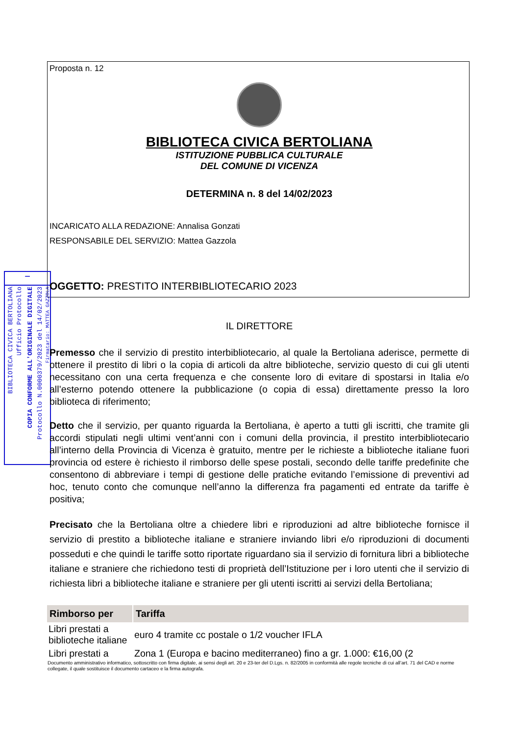—
BIBLIOTECA CIVICA BERTOLIANA
Ufficio Protocollo
COPIA CONFORME ALL'ORIGINALE DIGITALE
Protocollo N.0000379/2023 del 14/02/2023
Firmatario: MATTEA GAZZOLA
Proposta n. 12
BIBLIOTECA CIVICA BERTOLIANA
ISTITUZIONE PUBBLICA CULTURALE
DEL COMUNE DI VICENZA
DETERMINA n. 8 del 14/02/2023
INCARICATO ALLA REDAZIONE: Annalisa Gonzati
RESPONSABILE DEL SERVIZIO: Mattea Gazzola
OGGETTO: PRESTITO INTERBIBLIOTECARIO 2023
IL DIRETTORE
Premesso che il servizio di prestito interbibliotecario, al quale la Bertoliana aderisce, permette di ottenere il prestito di libri o la copia di articoli da altre biblioteche, servizio questo di cui gli utenti necessitano con una certa frequenza e che consente loro di evitare di spostarsi in Italia e/o all’esterno potendo ottenere la pubblicazione (o copia di essa) direttamente presso la loro biblioteca di riferimento;
Detto che il servizio, per quanto riguarda la Bertoliana, è aperto a tutti gli iscritti, che tramite gli accordi stipulati negli ultimi vent’anni con i comuni della provincia, il prestito interbibliotecario all’interno della Provincia di Vicenza è gratuito, mentre per le richieste a biblioteche italiane fuori provincia od estere è richiesto il rimborso delle spese postali, secondo delle tariffe predefinite che consentono di abbreviare i tempi di gestione delle pratiche evitando l’emissione di preventivi ad hoc, tenuto conto che comunque nell’anno la differenza fra pagamenti ed entrate da tariffe è positiva;
Precisato che la Bertoliana oltre a chiedere libri e riproduzioni ad altre biblioteche fornisce il servizio di prestito a biblioteche italiane e straniere inviando libri e/o riproduzioni di documenti posseduti e che quindi le tariffe sotto riportate riguardano sia il servizio di fornitura libri a biblioteche italiane e straniere che richiedono testi di proprietà dell’Istituzione per i loro utenti che il servizio di richiesta libri a biblioteche italiane e straniere per gli utenti iscritti ai servizi della Bertoliana;
| Rimborso per | Tariffa |
| --- | --- |
| Libri prestati a biblioteche italiane | euro 4 tramite cc postale o 1/2 voucher IFLA |
| Libri prestati a | Zona 1 (Europa e bacino mediterraneo) fino a gr. 1.000: €16,00 (2 |
Documento amministrativo informatico, sottoscritto con firma digitale, ai sensi degli art. 20 e 23-ter del D.Lgs. n. 82/2005 in conformità alle regole tecniche di cui all’art. 71 del CAD e norme collegate, il quale sostituisce il documento cartaceo e la firma autografa.